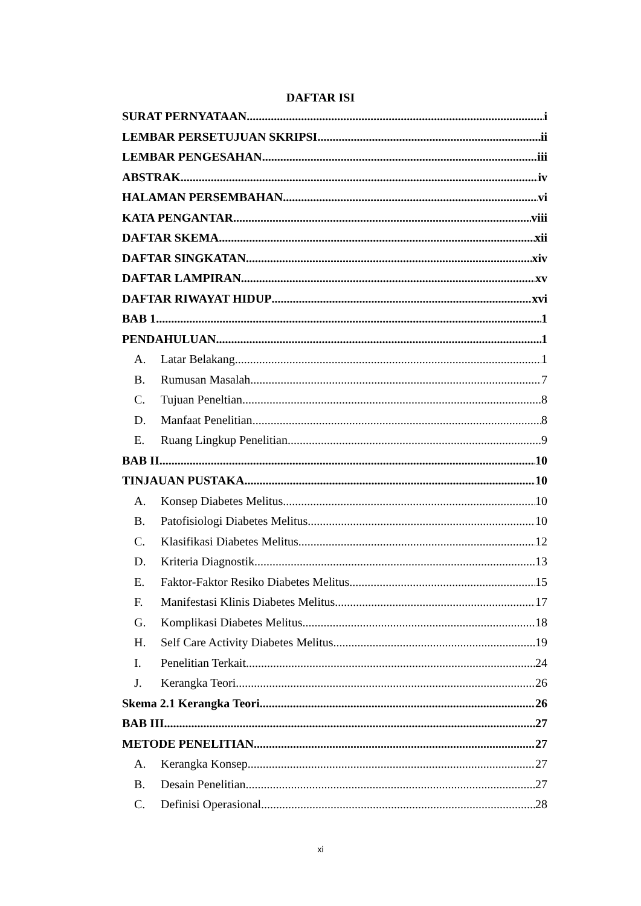DAFTAR ISI
SURAT PERNYATAAN i
LEMBAR PERSETUJUAN SKRIPSI ii
LEMBAR PENGESAHAN iii
ABSTRAK iv
HALAMAN PERSEMBAHAN vi
KATA PENGANTAR viii
DAFTAR SKEMA xii
DAFTAR SINGKATAN xiv
DAFTAR LAMPIRAN xv
DAFTAR RIWAYAT HIDUP xvi
BAB 1 1
PENDAHULUAN 1
A. Latar Belakang 1
B. Rumusan Masalah 7
C. Tujuan Peneltian 8
D. Manfaat Penelitian 8
E. Ruang Lingkup Penelitian 9
BAB II 10
TINJAUAN PUSTAKA 10
A. Konsep Diabetes Melitus 10
B. Patofisiologi Diabetes Melitus 10
C. Klasifikasi Diabetes Melitus 12
D. Kriteria Diagnostik 13
E. Faktor-Faktor Resiko Diabetes Melitus 15
F. Manifestasi Klinis Diabetes Melitus 17
G. Komplikasi Diabetes Melitus 18
H. Self Care Activity Diabetes Melitus 19
I. Penelitian Terkait 24
J. Kerangka Teori 26
Skema 2.1 Kerangka Teori 26
BAB III 27
METODE PENELITIAN 27
A. Kerangka Konsep 27
B. Desain Penelitian 27
C. Definisi Operasional 28
xi